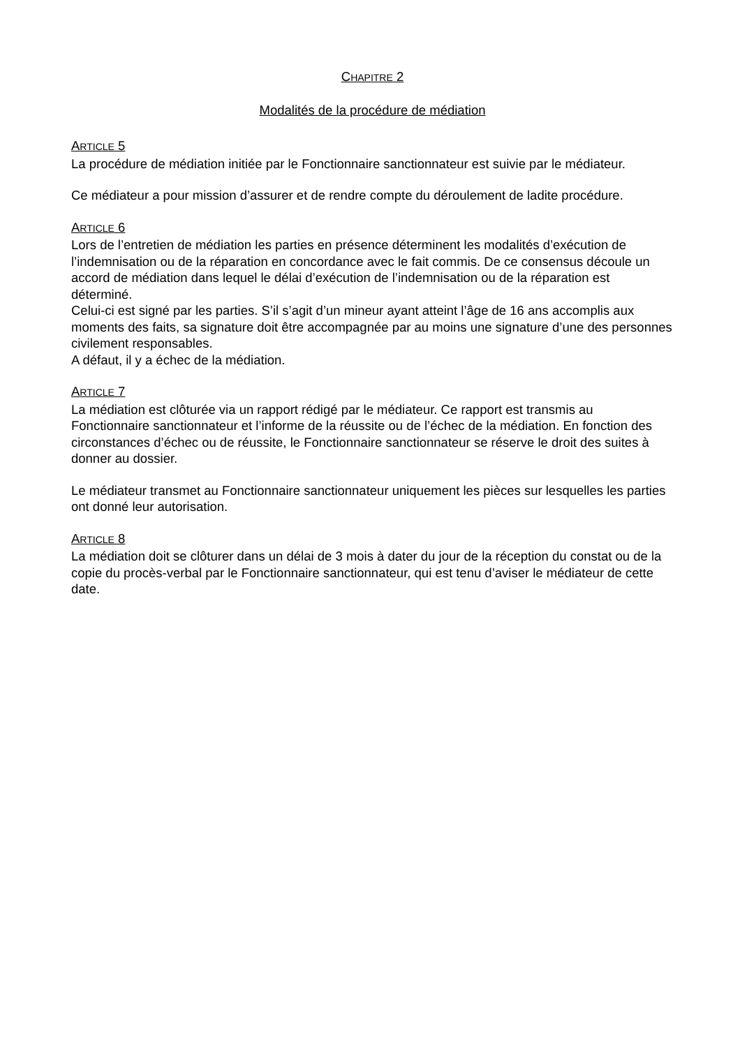CHAPITRE 2
Modalités de la procédure de médiation
ARTICLE 5
La procédure de médiation initiée par le Fonctionnaire sanctionnateur est suivie par le médiateur.
Ce médiateur a pour mission d’assurer et de rendre compte du déroulement de ladite procédure.
ARTICLE 6
Lors de l’entretien de médiation les parties en présence déterminent les modalités d’exécution de l’indemnisation ou de la réparation en concordance avec le fait commis. De ce consensus découle un accord de médiation dans lequel le délai d’exécution de l’indemnisation ou de la réparation est déterminé.
Celui-ci est signé par les parties. S’il s’agit d’un mineur ayant atteint l’âge de 16 ans accomplis aux moments des faits, sa signature doit être accompagnée par au moins une signature d’une des personnes civilement responsables.
A défaut, il y a échec de la médiation.
ARTICLE 7
La médiation est clôturée via un rapport rédigé par le médiateur. Ce rapport est transmis au Fonctionnaire sanctionnateur et l’informe de la réussite ou de l’échec de la médiation. En fonction des circonstances d’échec ou de réussite, le Fonctionnaire sanctionnateur se réserve le droit des suites à donner au dossier.
Le médiateur transmet au Fonctionnaire sanctionnateur uniquement les pièces sur lesquelles les parties ont donné leur autorisation.
ARTICLE 8
La médiation doit se clôturer dans un délai de 3 mois à dater du jour de la réception du constat ou de la copie du procès-verbal par le Fonctionnaire sanctionnateur, qui est tenu d’aviser le médiateur de cette date.